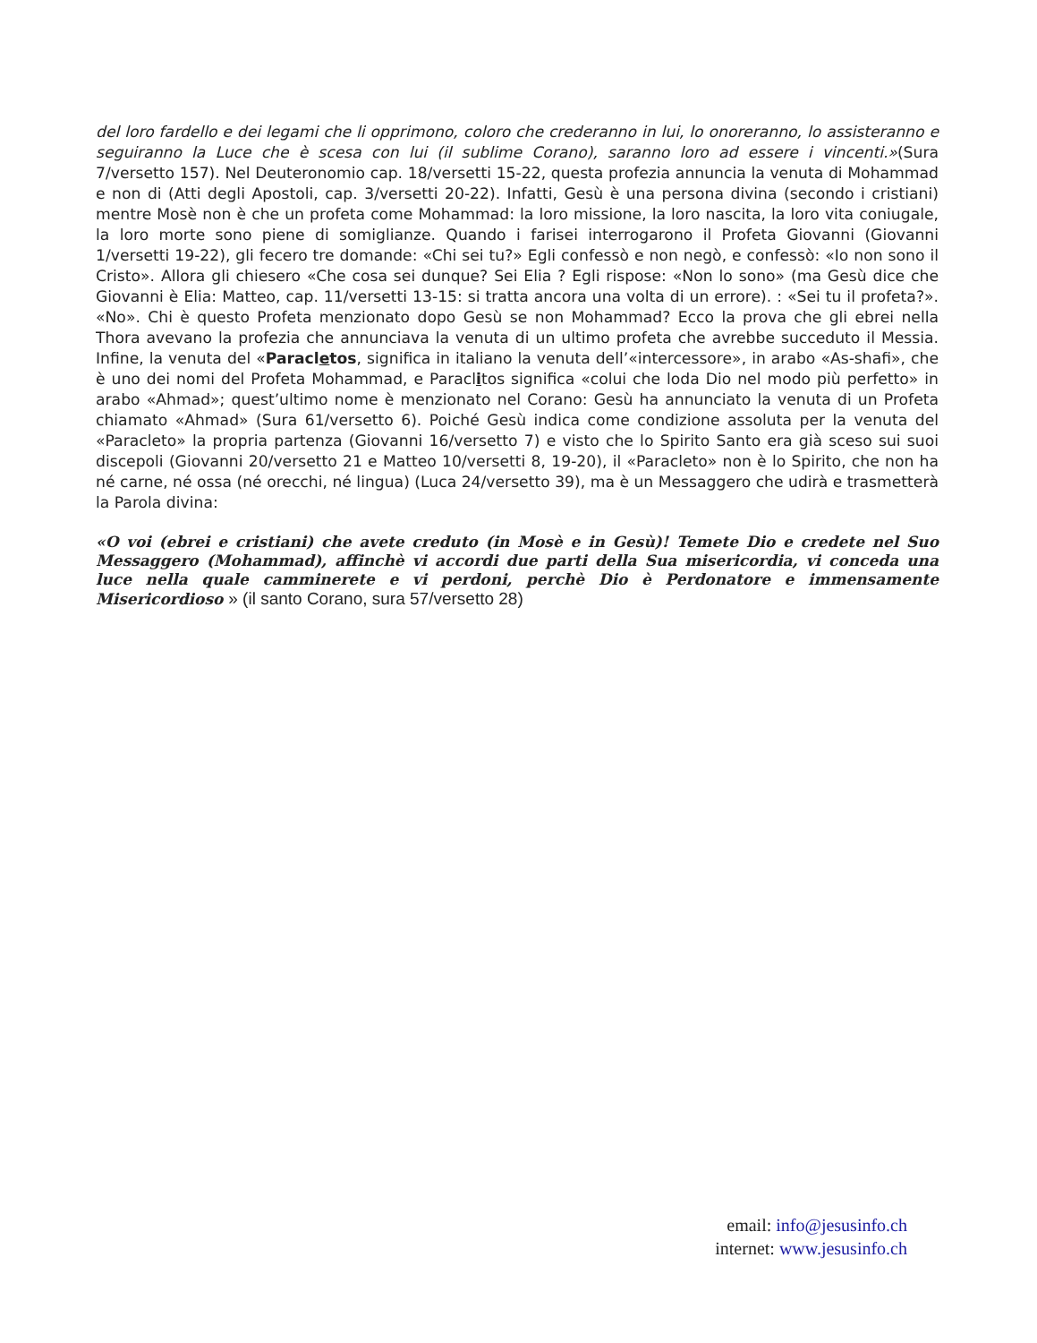del loro fardello e dei legami che li opprimono, coloro che crederanno in lui, lo onoreranno, lo assisteranno e seguiranno la Luce che è scesa con lui (il sublime Corano), saranno loro ad essere i vincenti.»(Sura 7/versetto 157). Nel Deuteronomio cap. 18/versetti 15-22, questa profezia annuncia la venuta di Mohammad e non di (Atti degli Apostoli, cap. 3/versetti 20-22). Infatti, Gesù è una persona divina (secondo i cristiani) mentre Mosè non è che un profeta come Mohammad: la loro missione, la loro nascita, la loro vita coniugale, la loro morte sono piene di somiglianze. Quando i farisei interrogarono il Profeta Giovanni (Giovanni 1/versetti 19-22), gli fecero tre domande: «Chi sei tu?» Egli confessò e non negò, e confessò: «Io non sono il Cristo». Allora gli chiesero «Che cosa sei dunque? Sei Elia ? Egli rispose: «Non lo sono» (ma Gesù dice che Giovanni è Elia: Matteo, cap. 11/versetti 13-15: si tratta ancora una volta di un errore). : «Sei tu il profeta?». «No». Chi è questo Profeta menzionato dopo Gesù se non Mohammad? Ecco la prova che gli ebrei nella Thora avevano la profezia che annunciava la venuta di un ultimo profeta che avrebbe succeduto il Messia. Infine, la venuta del «Paracletos, significa in italiano la venuta dell’«intercessore», in arabo «As-shafi», che è uno dei nomi del Profeta Mohammad, e Paraclitos significa «colui che loda Dio nel modo più perfetto» in arabo «Ahmad»; quest’ultimo nome è menzionato nel Corano: Gesù ha annunciato la venuta di un Profeta chiamato «Ahmad» (Sura 61/versetto 6). Poiché Gesù indica come condizione assoluta per la venuta del «Paracleto» la propria partenza (Giovanni 16/versetto 7) e visto che lo Spirito Santo era già sceso sui suoi discepoli (Giovanni 20/versetto 21 e Matteo 10/versetti 8, 19-20), il «Paracleto» non è lo Spirito, che non ha né carne, né ossa (né orecchi, né lingua) (Luca 24/versetto 39), ma è un Messaggero che udirà e trasmetterà la Parola divina:
«O voi (ebrei e cristiani) che avete creduto (in Mosè e in Gesù)! Temete Dio e credete nel Suo Messaggero (Mohammad), affinchè vi accordi due parti della Sua misericordia, vi conceda una luce nella quale camminerete e vi perdoni, perchè Dio è Perdonatore e immensamente Misericordioso » (il santo Corano, sura 57/versetto 28)
email: info@jesusinfo.ch
internet: www.jesusinfo.ch